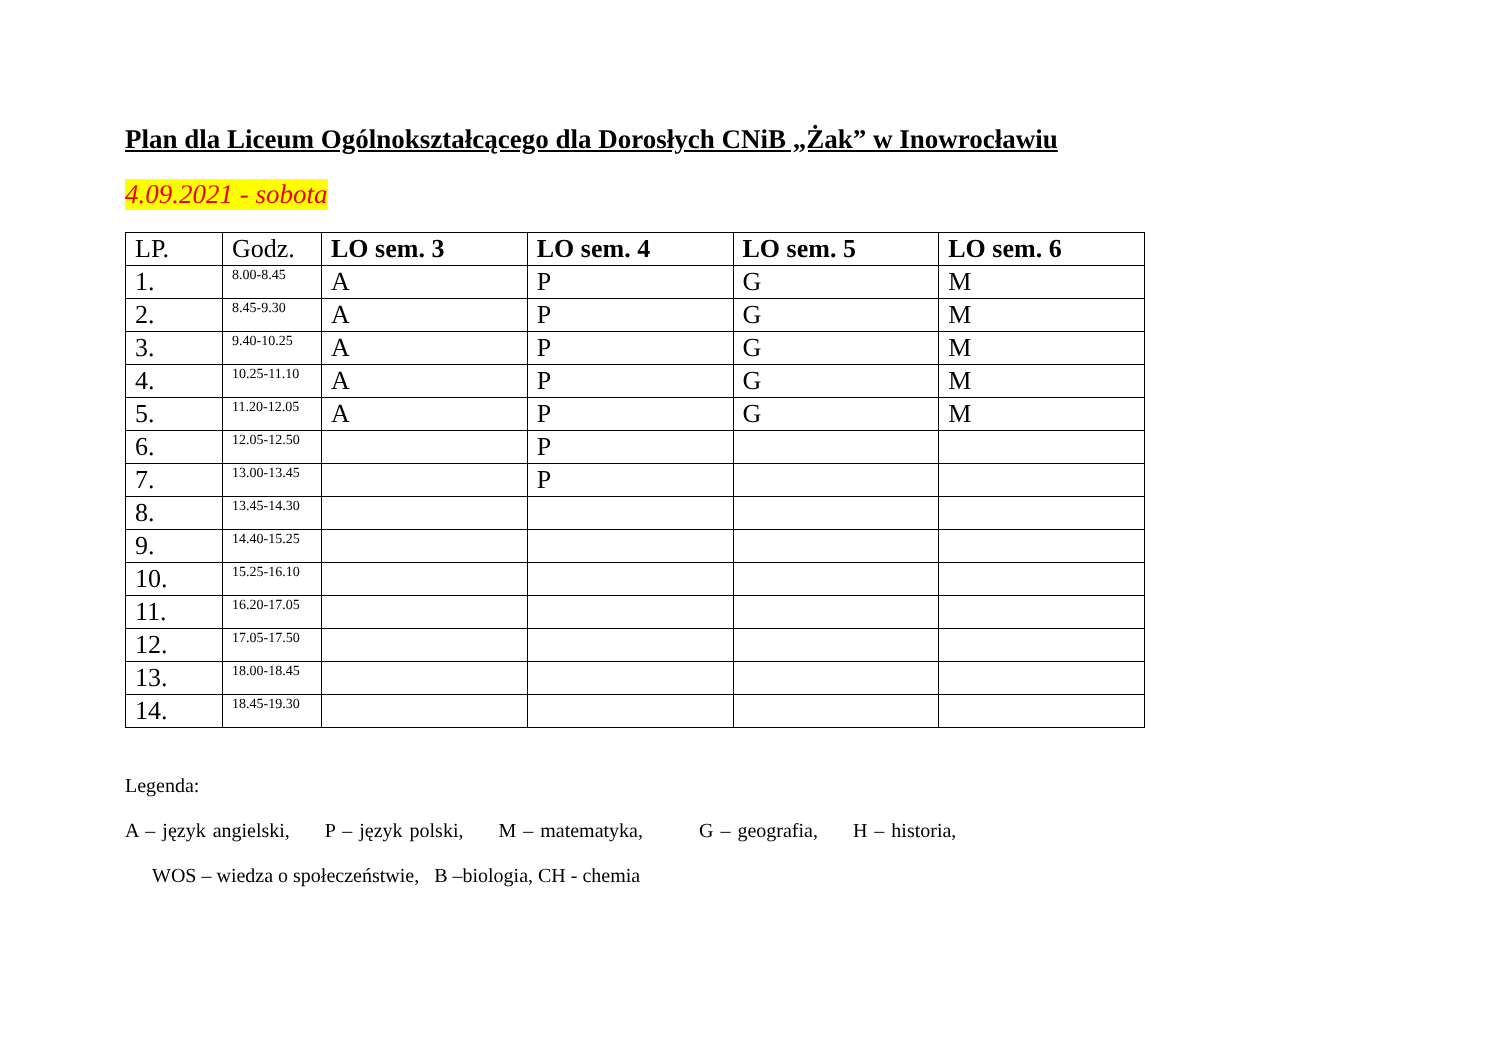Plan dla Liceum Ogólnokształcącego dla Dorosłych CNiB „Żak” w Inowrocławiu
4.09.2021 - sobota
| LP. | Godz. | LO sem. 3 | LO sem. 4 | LO sem. 5 | LO sem. 6 |
| --- | --- | --- | --- | --- | --- |
| 1. | 8.00-8.45 | A | P | G | M |
| 2. | 8.45-9.30 | A | P | G | M |
| 3. | 9.40-10.25 | A | P | G | M |
| 4. | 10.25-11.10 | A | P | G | M |
| 5. | 11.20-12.05 | A | P | G | M |
| 6. | 12.05-12.50 | | P | | |
| 7. | 13.00-13.45 | | P | | |
| 8. | 13.45-14.30 | | | | |
| 9. | 14.40-15.25 | | | | |
| 10. | 15.25-16.10 | | | | |
| 11. | 16.20-17.05 | | | | |
| 12. | 17.05-17.50 | | | | |
| 13. | 18.00-18.45 | | | | |
| 14. | 18.45-19.30 | | | | |
Legenda:
A – język angielski, P – język polski, M – matematyka, G – geografia, H – historia,
WOS – wiedza o społeczeństwie, B –biologia, CH - chemia